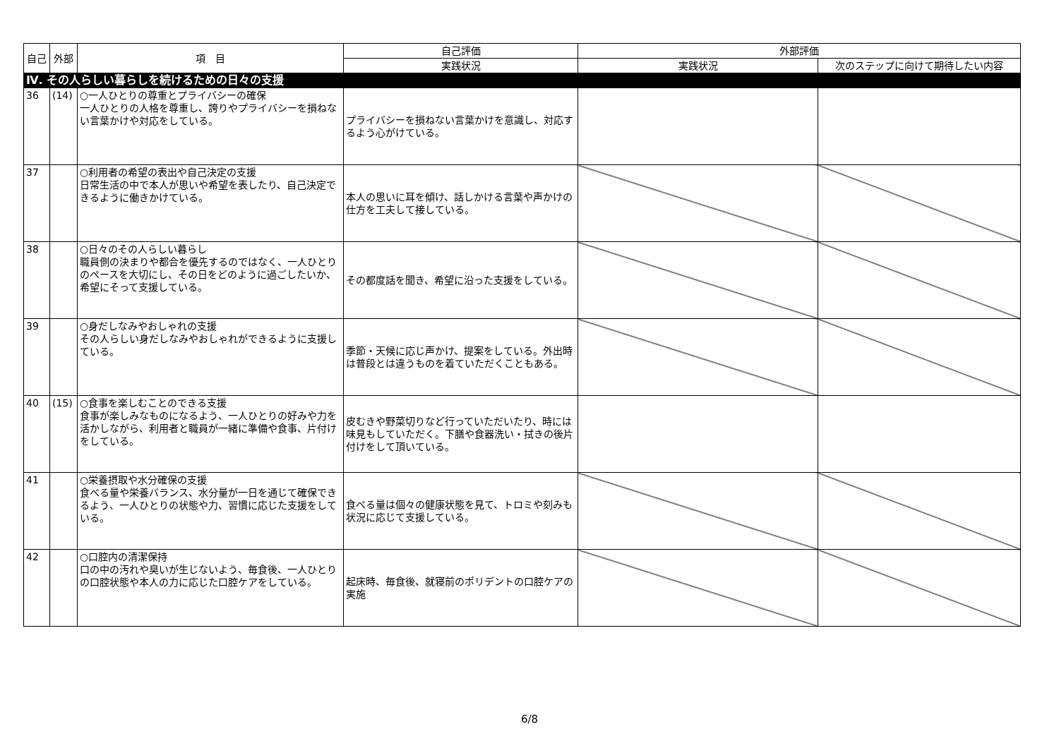| 自己 | 外部 | 項 目 | 自己評価 | 外部評価 | |
| --- | --- | --- | --- | --- | --- |
| | | | 実践状況 | 実践状況 | 次のステップに向けて期待したい内容 |
| Ⅳ. その人らしい暮らしを続けるための日々の支援 | | | | | |
| 36 | (14) | ○一人ひとりの尊重とプライバシーの確保 一人ひとりの人格を尊重し、誇りやプライバシーを損ねない言葉かけや対応をしている。 | プライバシーを損ねない言葉かけを意識し、対応するよう心がけている。 | | |
| 37 | | ○利用者の希望の表出や自己決定の支援 日常生活の中で本人が思いや希望を表したり、自己決定できるように働きかけている。 | 本人の思いに耳を傾け、話しかける言葉や声かけの仕方を工夫して接している。 | | |
| 38 | | ○日々のその人らしい暮らし 職員側の決まりや都合を優先するのではなく、一人ひとりのペースを大切にし、その日をどのように過ごしたいか、希望にそって支援している。 | その都度話を聞き、希望に沿った支援をしている。 | | |
| 39 | | ○身だしなみやおしゃれの支援 その人らしい身だしなみやおしゃれができるように支援している。 | 季節・天候に応じ声かけ、提案をしている。外出時は普段とは違うものを着ていただくこともある。 | | |
| 40 | (15) | ○食事を楽しむことのできる支援 食事が楽しみなものになるよう、一人ひとりの好みや力を活かしながら、利用者と職員が一緒に準備や食事、片付けをしている。 | 皮むきや野菜切りなど行っていただいたり、時には味見もしていただく。下膳や食器洗い・拭きの後片付けをして頂いている。 | | |
| 41 | | ○栄養摂取や水分確保の支援 食べる量や栄養バランス、水分量が一日を通じて確保できるよう、一人ひとりの状態や力、習慣に応じた支援をしている。 | 食べる量は個々の健康状態を見て、トロミや刻みも状況に応じて支援している。 | | |
| 42 | | ○口腔内の清潔保持 口の中の汚れや臭いが生じないよう、毎食後、一人ひとりの口腔状態や本人の力に応じた口腔ケアをしている。 | 起床時、毎食後、就寝前のポリデントの口腔ケアの実施 | | |
6/8